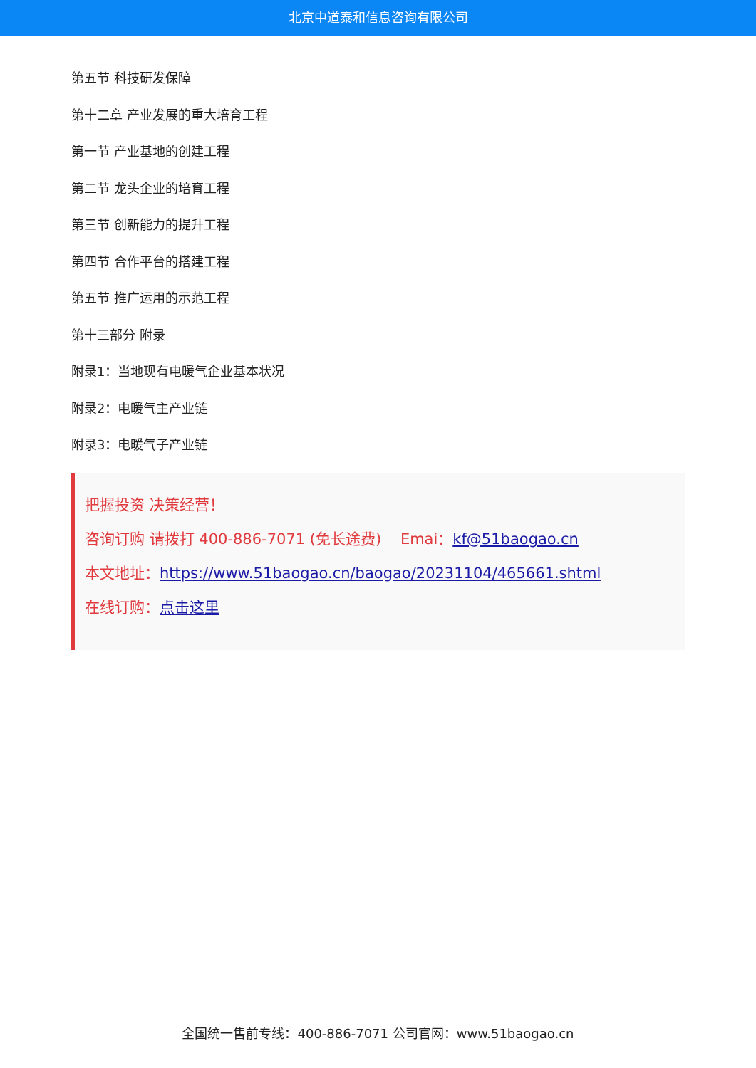北京中道泰和信息咨询有限公司
第五节 科技研发保障
第十二章 产业发展的重大培育工程
第一节 产业基地的创建工程
第二节 龙头企业的培育工程
第三节 创新能力的提升工程
第四节 合作平台的搭建工程
第五节 推广运用的示范工程
第十三部分 附录
附录1：当地现有电暖气企业基本状况
附录2：电暖气主产业链
附录3：电暖气子产业链
把握投资 决策经营！
咨询订购 请拨打 400-886-7071 (免长途费) Emai：kf@51baogao.cn
本文地址：https://www.51baogao.cn/baogao/20231104/465661.shtml
在线订购：点击这里
全国统一售前专线：400-886-7071 公司官网：www.51baogao.cn